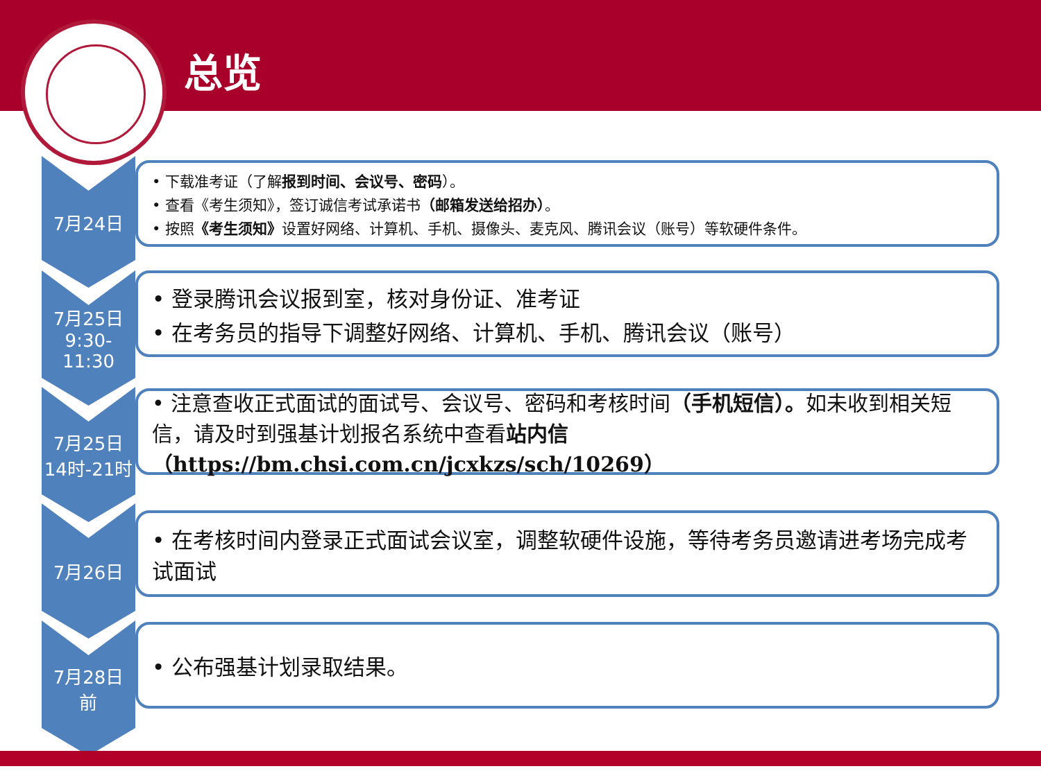总览
7月24日
• 下载准考证（了解报到时间、会议号、密码）。
• 查看《考生须知》，签订诚信考试承诺书（邮箱发送给招办）。
• 按照《考生须知》设置好网络、计算机、手机、摄像头、麦克风、腾讯会议（账号）等软硬件条件。
7月25日
9:30-11:30
• 登录腾讯会议报到室，核对身份证、准考证
• 在考务员的指导下调整好网络、计算机、手机、腾讯会议（账号）
7月25日
14时-21时
• 注意查收正式面试的面试号、会议号、密码和考核时间（手机短信）。如未收到相关短信，请及时到强基计划报名系统中查看站内信
（https://bm.chsi.com.cn/jcxkzs/sch/10269）
7月26日
• 在考核时间内登录正式面试会议室，调整软硬件设施，等待考务员邀请进考场完成考试面试
7月28日
前
• 公布强基计划录取结果。